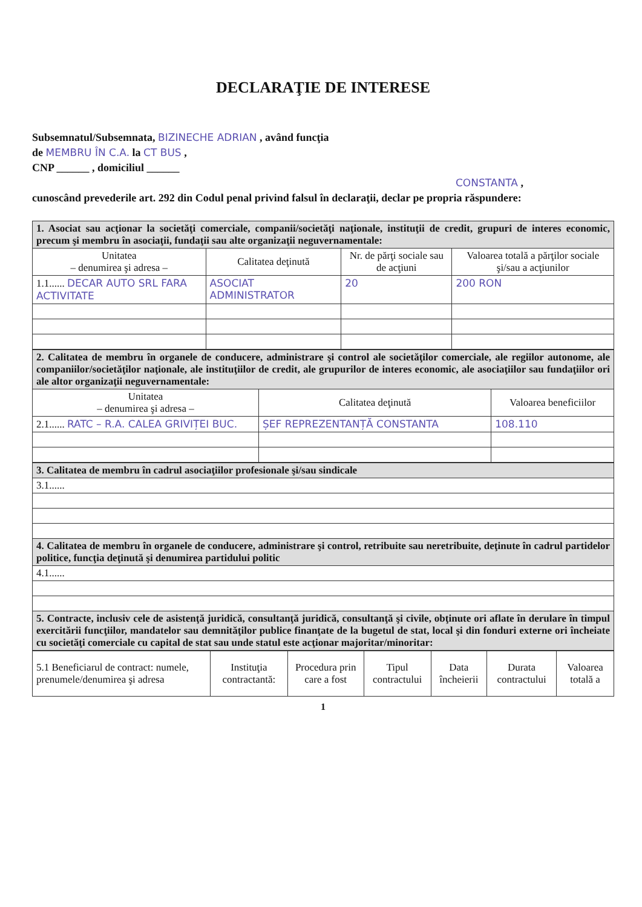DECLARAŢIE DE INTERESE
Subsemnatul/Subsemnata, BIZINECHE ADRIAN , având funcţia
de MEMBRU ÎN C.A. la CT BUS ,
CNP ______ , domiciliul ______
CONSTANTA ,
cunoscând prevederile art. 292 din Codul penal privind falsul în declaraţii, declar pe propria răspundere:
| 1. Asociat sau acţionar la societăţi comerciale, companii/societăţi naţionale, instituţii de credit, grupuri de interes economic, precum şi membru în asociaţii, fundaţii sau alte organizaţii neguvernamentale: | | | |
| Unitatea – denumirea şi adresa – | Calitatea deţinută | Nr. de părţi sociale sau de acţiuni | Valoarea totală a părţilor sociale şi/sau a acţiunilor |
| 1.1...... DECAR AUTO SRL FARA ACTIVITATE | ASOCIAT ADMINISTRATOR | 20 | 200 RON |
| 2. Calitatea de membru în organele de conducere, administrare şi control ale societăţilor comerciale, ale regiilor autonome, ale companiilor/societăţilor naţionale, ale instituţiilor de credit, ale grupurilor de interes economic, ale asociaţiilor sau fundaţiilor ori ale altor organizaţii neguvernamentale: | | |
| Unitatea – denumirea şi adresa – | Calitatea deţinută | Valoarea beneficiilor |
| 2.1...... RATC – R.A. CALEA GRIVIȚEI BUC. | ȘEF REPREZENTANȚĂ CONSTANTA | 108.110 |
| 3. Calitatea de membru în cadrul asociaţiilor profesionale şi/sau sindicale |
| 3.1...... |
| 4. Calitatea de membru în organele de conducere, administrare şi control, retribuite sau neretribuite, deţinute în cadrul partidelor politice, funcţia deţinută şi denumirea partidului politic |
| 4.1...... |
| 5. Contracte, inclusiv cele de asistenţă juridică, consultanţă juridică, consultanţă şi civile, obţinute ori aflate în derulare în timpul exercitării funcţiilor, mandatelor sau demnităţilor publice finanţate de la bugetul de stat, local şi din fonduri externe ori încheiate cu societăţi comerciale cu capital de stat sau unde statul este acţionar majoritar/minoritar: |
| 5.1 Beneficiarul de contract: numele, prenumele/denumirea şi adresa | Instituţia contractantă: | Procedura prin care a fost | Tipul contractului | Data încheierii | Durata contractului | Valoarea totală a |
| --- | --- | --- | --- | --- | --- | --- |
1